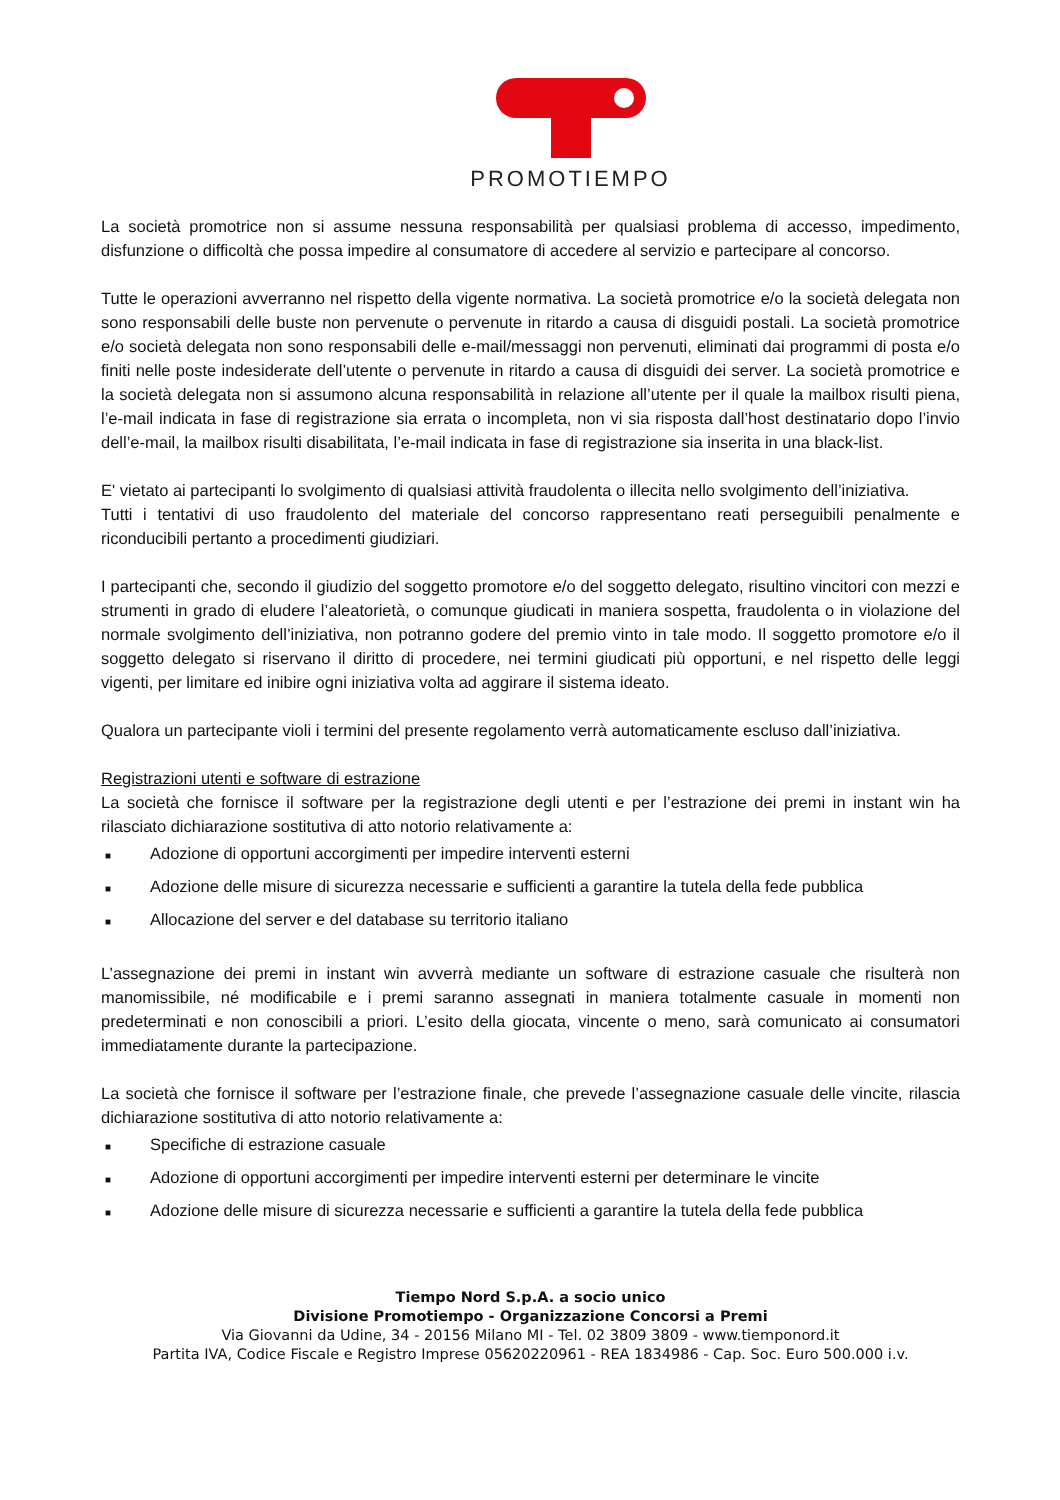PROMOTIEMPO
La società promotrice non si assume nessuna responsabilità per qualsiasi problema di accesso, impedimento, disfunzione o difficoltà che possa impedire al consumatore di accedere al servizio e partecipare al concorso.
Tutte le operazioni avverranno nel rispetto della vigente normativa. La società promotrice e/o la società delegata non sono responsabili delle buste non pervenute o pervenute in ritardo a causa di disguidi postali. La società promotrice e/o società delegata non sono responsabili delle e-mail/messaggi non pervenuti, eliminati dai programmi di posta e/o finiti nelle poste indesiderate dell’utente o pervenute in ritardo a causa di disguidi dei server. La società promotrice e la società delegata non si assumono alcuna responsabilità in relazione all’utente per il quale la mailbox risulti piena, l’e-mail indicata in fase di registrazione sia errata o incompleta, non vi sia risposta dall’host destinatario dopo l’invio dell’e-mail, la mailbox risulti disabilitata, l’e-mail indicata in fase di registrazione sia inserita in una black-list.
E' vietato ai partecipanti lo svolgimento di qualsiasi attività fraudolenta o illecita nello svolgimento dell’iniziativa.
Tutti i tentativi di uso fraudolento del materiale del concorso rappresentano reati perseguibili penalmente e riconducibili pertanto a procedimenti giudiziari.
I partecipanti che, secondo il giudizio del soggetto promotore e/o del soggetto delegato, risultino vincitori con mezzi e strumenti in grado di eludere l’aleatorietà, o comunque giudicati in maniera sospetta, fraudolenta o in violazione del normale svolgimento dell’iniziativa, non potranno godere del premio vinto in tale modo. Il soggetto promotore e/o il soggetto delegato si riservano il diritto di procedere, nei termini giudicati più opportuni, e nel rispetto delle leggi vigenti, per limitare ed inibire ogni iniziativa volta ad aggirare il sistema ideato.
Qualora un partecipante violi i termini del presente regolamento verrà automaticamente escluso dall’iniziativa.
Registrazioni utenti e software di estrazione
La società che fornisce il software per la registrazione degli utenti e per l’estrazione dei premi in instant win ha rilasciato dichiarazione sostitutiva di atto notorio relativamente a:
■ Adozione di opportuni accorgimenti per impedire interventi esterni
■ Adozione delle misure di sicurezza necessarie e sufficienti a garantire la tutela della fede pubblica
■ Allocazione del server e del database su territorio italiano
L’assegnazione dei premi in instant win avverrà mediante un software di estrazione casuale che risulterà non manomissibile, né modificabile e i premi saranno assegnati in maniera totalmente casuale in momenti non predeterminati e non conoscibili a priori. L’esito della giocata, vincente o meno, sarà comunicato ai consumatori immediatamente durante la partecipazione.
La società che fornisce il software per l’estrazione finale, che prevede l’assegnazione casuale delle vincite, rilascia dichiarazione sostitutiva di atto notorio relativamente a:
■ Specifiche di estrazione casuale
■ Adozione di opportuni accorgimenti per impedire interventi esterni per determinare le vincite
■ Adozione delle misure di sicurezza necessarie e sufficienti a garantire la tutela della fede pubblica
Tiempo Nord S.p.A. a socio unico
Divisione Promotiempo - Organizzazione Concorsi a Premi
Via Giovanni da Udine, 34 - 20156 Milano MI - Tel. 02 3809 3809 - www.tiemponord.it
Partita IVA, Codice Fiscale e Registro Imprese 05620220961 - REA 1834986 - Cap. Soc. Euro 500.000 i.v.